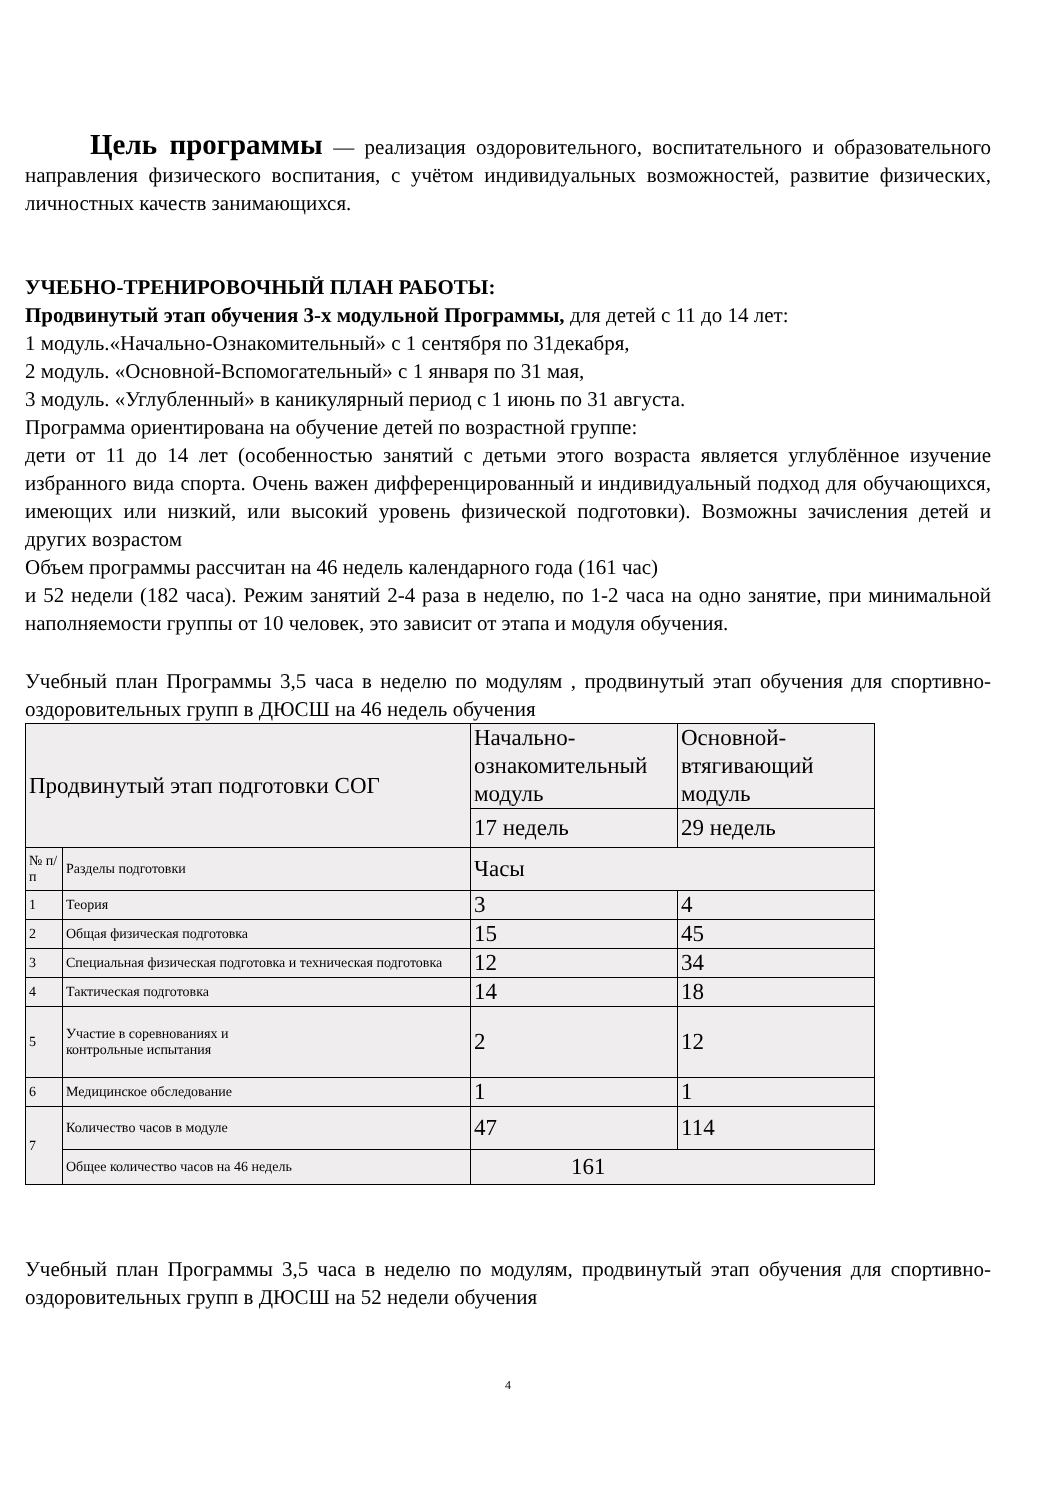Цель программы — реализация оздоровительного, воспитательного и образовательного направления физического воспитания, с учётом индивидуальных возможностей, развитие физических, личностных качеств занимающихся.
УЧЕБНО-ТРЕНИРОВОЧНЫЙ ПЛАН РАБОТЫ:
Продвинутый этап обучения 3-х модульной Программы, для детей с 11 до 14 лет:
1 модуль.«Начально-Ознакомительный» с 1 сентября по 31декабря,
2 модуль. «Основной-Вспомогательный» с 1 января по 31 мая,
3 модуль. «Углубленный» в каникулярный период с 1 июнь по 31 августа.
Программа ориентирована на обучение детей по возрастной группе:
дети от 11 до 14 лет (особенностью занятий с детьми этого возраста является углублённое изучение избранного вида спорта. Очень важен дифференцированный и индивидуальный подход для обучающихся, имеющих или низкий, или высокий уровень физической подготовки). Возможны зачисления детей и других возрастом
Объем программы рассчитан на 46 недель календарного года (161 час)
и 52 недели (182 часа). Режим занятий 2-4 раза в неделю, по 1-2 часа на одно занятие, при минимальной наполняемости группы от 10 человек, это зависит от этапа и модуля обучения.
Учебный план Программы 3,5 часа в неделю по модулям , продвинутый этап обучения для спортивно-оздоровительных групп в ДЮСШ на 46 недель обучения
| Продвинутый этап подготовки СОГ | | Начально-ознакомительный модуль | Основной-втягивающий модуль |
| | | 17 недель | 29 недель |
| № п/п | Разделы подготовки | Часы | |
| 1 | Теория | 3 | 4 |
| 2 | Общая физическая подготовка | 15 | 45 |
| 3 | Специальная физическая подготовка и техническая подготовка | 12 | 34 |
| 4 | Тактическая подготовка | 14 | 18 |
| 5 | Участие в соревнованиях и контрольные испытания | 2 | 12 |
| 6 | Медицинское обследование | 1 | 1 |
| 7 | Количество часов в модуле | 47 | 114 |
| | Общее количество часов на 46 недель | 161 | |
Учебный план Программы 3,5 часа в неделю по модулям, продвинутый этап обучения для спортивно-оздоровительных групп в ДЮСШ на 52 недели обучения
4